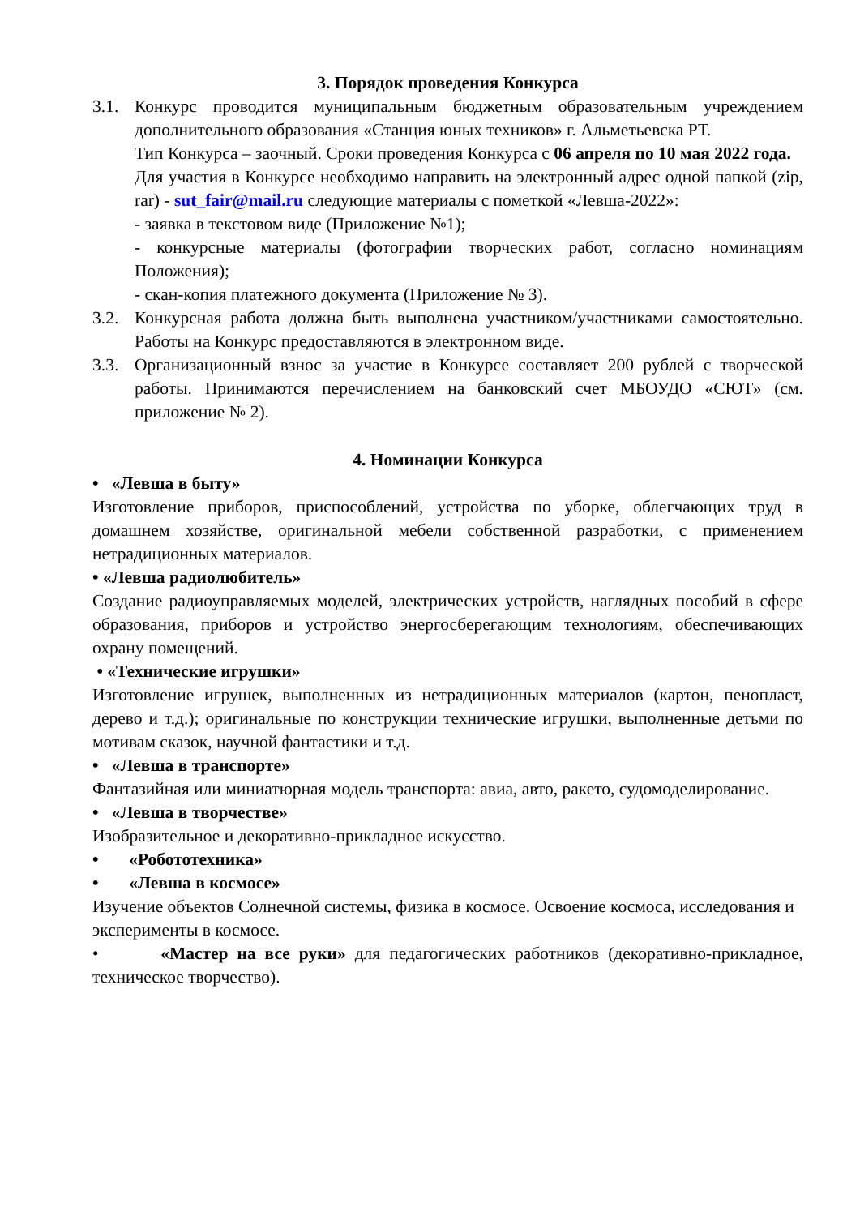3. Порядок проведения Конкурса
3.1. Конкурс проводится муниципальным бюджетным образовательным учреждением дополнительного образования «Станция юных техников» г. Альметьевска РТ.
Тип Конкурса – заочный. Сроки проведения Конкурса с 06 апреля по 10 мая 2022 года.
Для участия в Конкурсе необходимо направить на электронный адрес одной папкой (zip, rar) - sut_fair@mail.ru следующие материалы с пометкой «Левша-2022»:
- заявка в текстовом виде (Приложение №1);
- конкурсные материалы (фотографии творческих работ, согласно номинациям Положения);
- скан-копия платежного документа (Приложение № 3).
3.2. Конкурсная работа должна быть выполнена участником/участниками самостоятельно. Работы на Конкурс предоставляются в электронном виде.
3.3. Организационный взнос за участие в Конкурсе составляет 200 рублей с творческой работы. Принимаются перечислением на банковский счет МБОУДО «СЮТ» (см. приложение № 2).
4. Номинации Конкурса
• «Левша в быту»
Изготовление приборов, приспособлений, устройства по уборке, облегчающих труд в домашнем хозяйстве, оригинальной мебели собственной разработки, с применением нетрадиционных материалов.
• «Левша радиолюбитель»
Создание радиоуправляемых моделей, электрических устройств, наглядных пособий в сфере образования, приборов и устройство энергосберегающим технологиям, обеспечивающих охрану помещений.
• «Технические игрушки»
Изготовление игрушек, выполненных из нетрадиционных материалов (картон, пенопласт, дерево и т.д.); оригинальные по конструкции технические игрушки, выполненные детьми по мотивам сказок, научной фантастики и т.д.
• «Левша в транспорте»
Фантазийная или миниатюрная модель транспорта: авиа, авто, ракето, судомоделирование.
• «Левша в творчестве»
Изобразительное и декоративно-прикладное искусство.
• «Робототехника»
• «Левша в космосе»
Изучение объектов Солнечной системы, физика в космосе. Освоение космоса, исследования и эксперименты в космосе.
• «Мастер на все руки» для педагогических работников (декоративно-прикладное, техническое творчество).